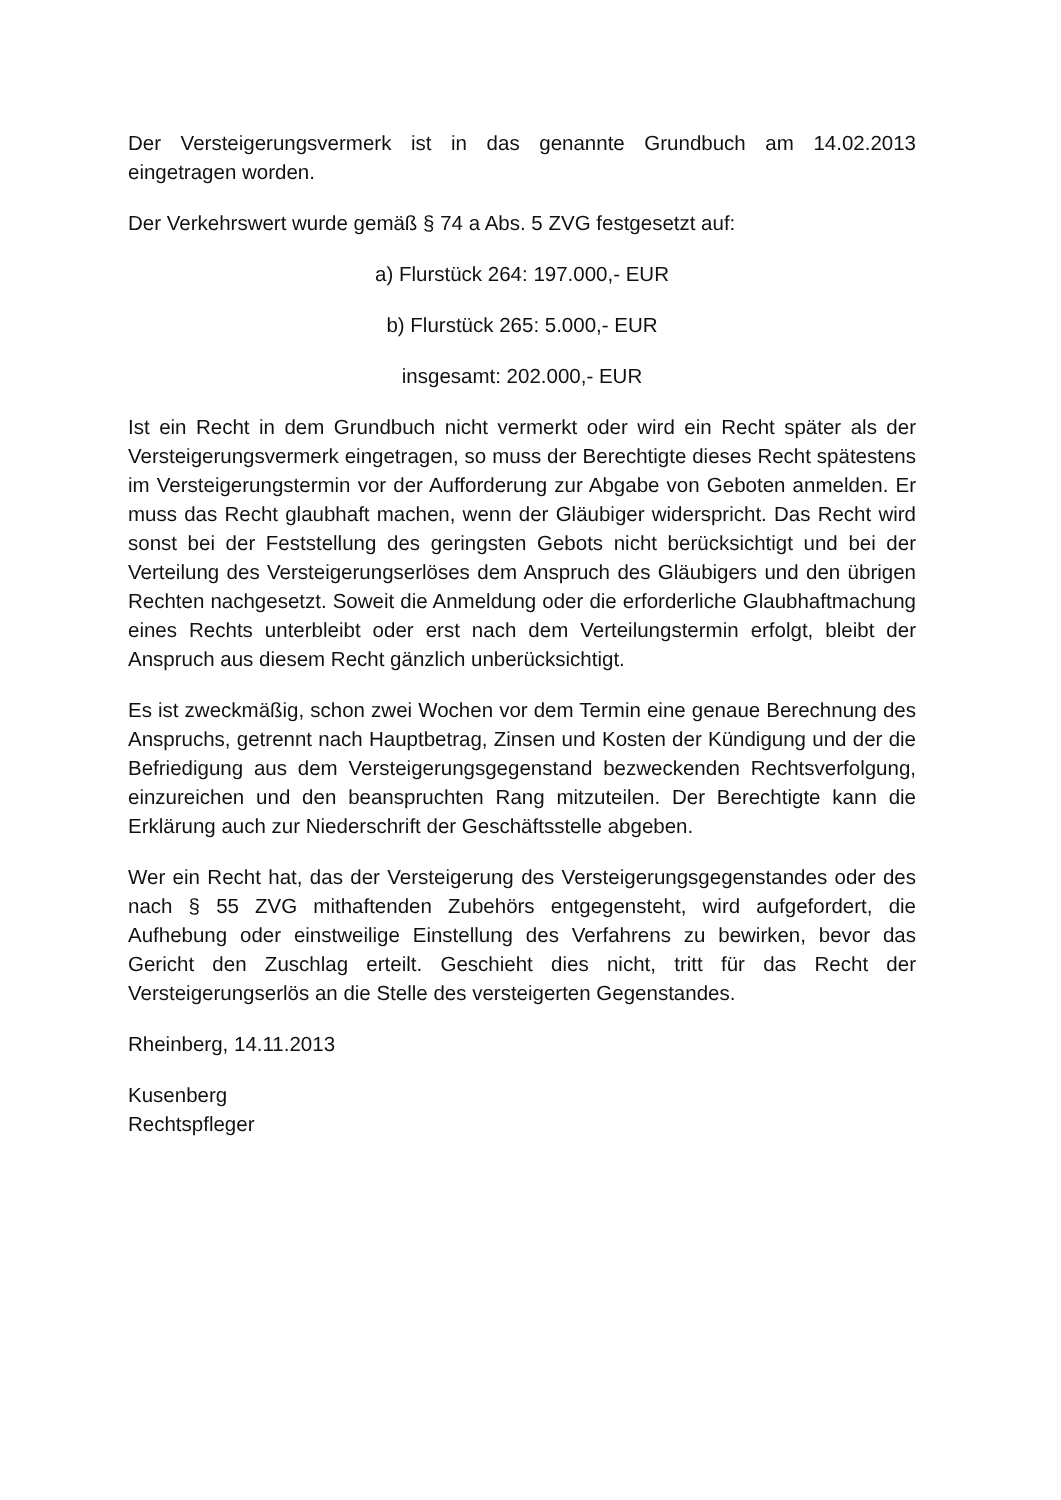Der Versteigerungsvermerk ist in das genannte Grundbuch am 14.02.2013 eingetragen worden.
Der Verkehrswert wurde gemäß § 74 a Abs. 5 ZVG festgesetzt auf:
a) Flurstück 264: 197.000,- EUR
b) Flurstück 265: 5.000,- EUR
insgesamt: 202.000,- EUR
Ist ein Recht in dem Grundbuch nicht vermerkt oder wird ein Recht später als der Versteigerungsvermerk eingetragen, so muss der Berechtigte dieses Recht spätestens im Versteigerungstermin vor der Aufforderung zur Abgabe von Geboten anmelden. Er muss das Recht glaubhaft machen, wenn der Gläubiger widerspricht. Das Recht wird sonst bei der Feststellung des geringsten Gebots nicht berücksichtigt und bei der Verteilung des Versteigerungserlöses dem Anspruch des Gläubigers und den übrigen Rechten nachgesetzt. Soweit die Anmeldung oder die erforderliche Glaubhaftmachung eines Rechts unterbleibt oder erst nach dem Verteilungstermin erfolgt, bleibt der Anspruch aus diesem Recht gänzlich unberücksichtigt.
Es ist zweckmäßig, schon zwei Wochen vor dem Termin eine genaue Berechnung des Anspruchs, getrennt nach Hauptbetrag, Zinsen und Kosten der Kündigung und der die Befriedigung aus dem Versteigerungsgegenstand bezweckenden Rechtsverfolgung, einzureichen und den beanspruchten Rang mitzuteilen. Der Berechtigte kann die Erklärung auch zur Niederschrift der Geschäftsstelle abgeben.
Wer ein Recht hat, das der Versteigerung des Versteigerungsgegenstandes oder des nach § 55 ZVG mithaftenden Zubehörs entgegensteht, wird aufgefordert, die Aufhebung oder einstweilige Einstellung des Verfahrens zu bewirken, bevor das Gericht den Zuschlag erteilt. Geschieht dies nicht, tritt für das Recht der Versteigerungserlös an die Stelle des versteigerten Gegenstandes.
Rheinberg, 14.11.2013
Kusenberg
Rechtspfleger